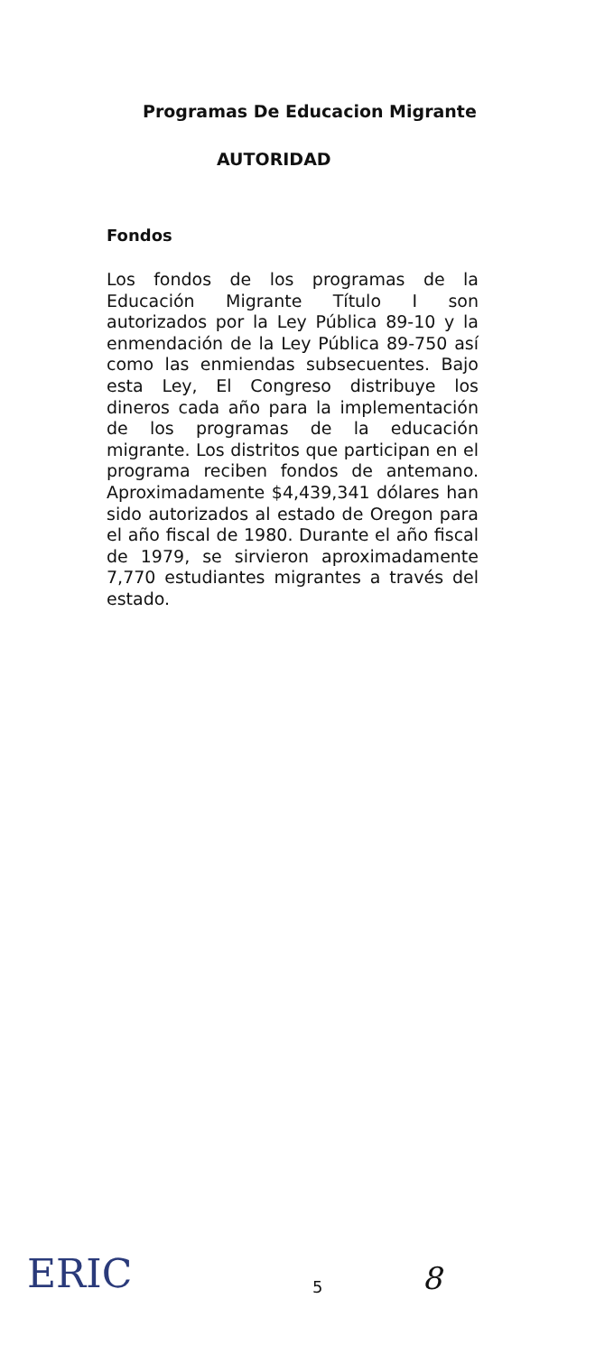Programas De Educacion Migrante
AUTORIDAD
Fondos
Los fondos de los programas de la Educación Migrante Título I son autorizados por la Ley Pública 89-10 y la enmendación de la Ley Pública 89-750 así como las enmiendas subsecuentes. Bajo esta Ley, El Congreso distribuye los dineros cada año para la implementación de los programas de la educación migrante. Los distritos que participan en el programa reciben fondos de antemano. Aproximadamente $4,439,341 dólares han sido autorizados al estado de Oregon para el año fiscal de 1980. Durante el año fiscal de 1979, se sirvieron aproximadamente 7,770 estudiantes migrantes a través del estado.
ERIC
5
8